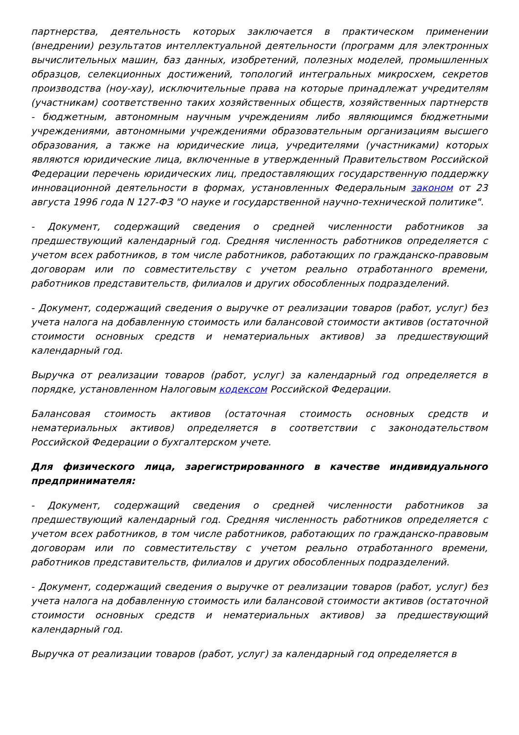партнерства, деятельность которых заключается в практическом применении (внедрении) результатов интеллектуальной деятельности (программ для электронных вычислительных машин, баз данных, изобретений, полезных моделей, промышленных образцов, селекционных достижений, топологий интегральных микросхем, секретов производства (ноу-хау), исключительные права на которые принадлежат учредителям (участникам) соответственно таких хозяйственных обществ, хозяйственных партнерств - бюджетным, автономным научным учреждениям либо являющимся бюджетными учреждениями, автономными учреждениями образовательным организациям высшего образования, а также на юридические лица, учредителями (участниками) которых являются юридические лица, включенные в утвержденный Правительством Российской Федерации перечень юридических лиц, предоставляющих государственную поддержку инновационной деятельности в формах, установленных Федеральным законом от 23 августа 1996 года N 127-ФЗ "О науке и государственной научно-технической политике".
- Документ, содержащий сведения о средней численности работников за предшествующий календарный год. Средняя численность работников определяется с учетом всех работников, в том числе работников, работающих по гражданско-правовым договорам или по совместительству с учетом реально отработанного времени, работников представительств, филиалов и других обособленных подразделений.
- Документ, содержащий сведения о выручке от реализации товаров (работ, услуг) без учета налога на добавленную стоимость или балансовой стоимости активов (остаточной стоимости основных средств и нематериальных активов) за предшествующий календарный год.
Выручка от реализации товаров (работ, услуг) за календарный год определяется в порядке, установленном Налоговым кодексом Российской Федерации.
Балансовая стоимость активов (остаточная стоимость основных средств и нематериальных активов) определяется в соответствии с законодательством Российской Федерации о бухгалтерском учете.
Для физического лица, зарегистрированного в качестве индивидуального предпринимателя:
- Документ, содержащий сведения о средней численности работников за предшествующий календарный год. Средняя численность работников определяется с учетом всех работников, в том числе работников, работающих по гражданско-правовым договорам или по совместительству с учетом реально отработанного времени, работников представительств, филиалов и других обособленных подразделений.
- Документ, содержащий сведения о выручке от реализации товаров (работ, услуг) без учета налога на добавленную стоимость или балансовой стоимости активов (остаточной стоимости основных средств и нематериальных активов) за предшествующий календарный год.
Выручка от реализации товаров (работ, услуг) за календарный год определяется в